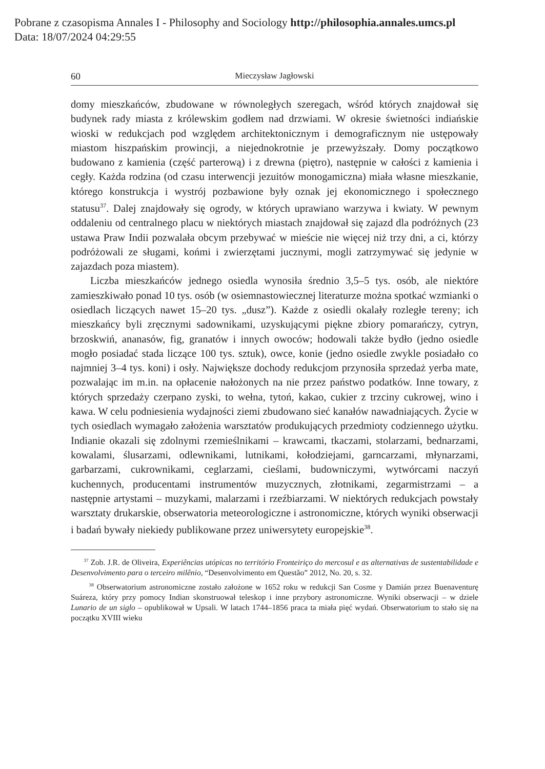Pobrane z czasopisma Annales I - Philosophy and Sociology http://philosophia.annales.umcs.pl
Data: 18/07/2024 04:29:55
60 Mieczysław Jagłowski
domy mieszkańców, zbudowane w równoległych szeregach, wśród których znajdował się budynek rady miasta z królewskim godłem nad drzwiami. W okresie świetności indiańskie wioski w redukcjach pod względem architektonicznym i demograficznym nie ustępowały miastom hiszpańskim prowincji, a niejednokrotnie je przewyższały. Domy początkowo budowano z kamienia (część parterową) i z drewna (piętro), następnie w całości z kamienia i cegły. Każda rodzina (od czasu interwencji jezuitów monogamiczna) miała własne mieszkanie, którego konstrukcja i wystrój pozbawione były oznak jej ekonomicznego i społecznego statusu<sup>37</sup>. Dalej znajdowały się ogrody, w których uprawiano warzywa i kwiaty. W pewnym oddaleniu od centralnego placu w niektórych miastach znajdował się zajazd dla podróżnych (23 ustawa Praw Indii pozwalała obcym przebywać w mieście nie więcej niż trzy dni, a ci, którzy podróżowali ze sługami, końmi i zwierzętami jucznymi, mogli zatrzymywać się jedynie w zajazdach poza miastem).
Liczba mieszkańców jednego osiedla wynosiła średnio 3,5–5 tys. osób, ale niektóre zamieszkiwało ponad 10 tys. osób (w osiemnastowiecznej literaturze można spotkać wzmianki o osiedlach liczących nawet 15–20 tys. „dusz”). Każde z osiedli okalały rozległe tereny; ich mieszkańcy byli zręcznymi sadownikami, uzyskującymi piękne zbiory pomarańczy, cytryn, brzoskwiń, ananasów, fig, granatów i innych owoców; hodowali także bydło (jedno osiedle mogło posiadać stada liczące 100 tys. sztuk), owce, konie (jedno osiedle zwykle posiadało co najmniej 3–4 tys. koni) i osły. Największe dochody redukcjom przynosiła sprzedaż yerba mate, pozwalając im m.in. na opłacenie nałożonych na nie przez państwo podatków. Inne towary, z których sprzedaży czerpano zyski, to wełna, tytoń, kakao, cukier z trzciny cukrowej, wino i kawa. W celu podniesienia wydajności ziemi zbudowano sieć kanałów nawadniających. Życie w tych osiedlach wymagało założenia warsztatów produkujących przedmioty codziennego użytku. Indianie okazali się zdolnymi rzemieślnikami – krawcami, tkaczami, stolarzami, bednarzami, kowalami, ślusarzami, odlewnikami, lutnikami, kołodziejami, garncarzami, młynarzami, garbarzami, cukrownikami, ceglarzami, cieślami, budowniczymi, wytwórcami naczyń kuchennych, producentami instrumentów muzycznych, złotnikami, zegarmistrzami – a następnie artystami – muzykami, malarzami i rzeźbiarzami. W niektórych redukcjach powstały warsztaty drukarskie, obserwatoria meteorologiczne i astronomiczne, których wyniki obserwacji i badań bywały niekiedy publikowane przez uniwersytety europejskie<sup>38</sup>.
<sup>37</sup> Zob. J.R. de Oliveira, Experiências utópicas no território Fronteiriço do mercosul e as alternativas de sustentabilidade e Desenvolvimento para o terceiro milênio, “Desenvolvimento em Questão” 2012, No. 20, s. 32.
<sup>38</sup> Obserwatorium astronomiczne zostało założone w 1652 roku w redukcji San Cosme y Damián przez Buenaventurę Suáreza, który przy pomocy Indian skonstruował teleskop i inne przybory astronomiczne. Wyniki obserwacji – w dziele Lunario de un siglo – opublikował w Upsali. W latach 1744–1856 praca ta miała pięć wydań. Obserwatorium to stało się na początku XVIII wieku